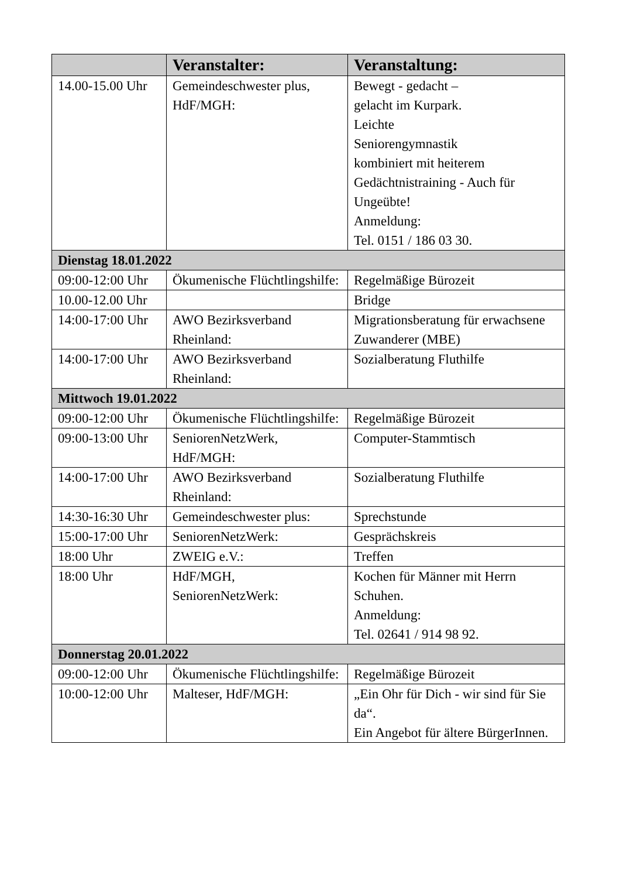| | Veranstalter: | Veranstaltung: |
| --- | --- | --- |
| 14.00-15.00 Uhr | Gemeindeschwester plus, HdF/MGH: | Bewegt - gedacht – gelacht im Kurpark. Leichte Seniorengymnastik kombiniert mit heiterem Gedächtnistraining - Auch für Ungeübte! Anmeldung: Tel. 0151 / 186 03 30. |
| Dienstag 18.01.2022 | | |
| 09:00-12:00 Uhr | Ökumenische Flüchtlingshilfe: | Regelmäßige Bürozeit |
| 10.00-12.00 Uhr | | Bridge |
| 14:00-17:00 Uhr | AWO Bezirksverband Rheinland: | Migrationsberatung für erwachsene Zuwanderer (MBE) |
| 14:00-17:00 Uhr | AWO Bezirksverband Rheinland: | Sozialberatung Fluthilfe |
| Mittwoch 19.01.2022 | | |
| 09:00-12:00 Uhr | Ökumenische Flüchtlingshilfe: | Regelmäßige Bürozeit |
| 09:00-13:00 Uhr | SeniorenNetzWerk, HdF/MGH: | Computer-Stammtisch |
| 14:00-17:00 Uhr | AWO Bezirksverband Rheinland: | Sozialberatung Fluthilfe |
| 14:30-16:30 Uhr | Gemeindeschwester plus: | Sprechstunde |
| 15:00-17:00 Uhr | SeniorenNetzWerk: | Gesprächskreis |
| 18:00 Uhr | ZWEIG e.V.: | Treffen |
| 18:00 Uhr | HdF/MGH, SeniorenNetzWerk: | Kochen für Männer mit Herrn Schuhen. Anmeldung: Tel. 02641 / 914 98 92. |
| Donnerstag 20.01.2022 | | |
| 09:00-12:00 Uhr | Ökumenische Flüchtlingshilfe: | Regelmäßige Bürozeit |
| 10:00-12:00 Uhr | Malteser, HdF/MGH: | „Ein Ohr für Dich - wir sind für Sie da“. Ein Angebot für ältere BürgerInnen. |